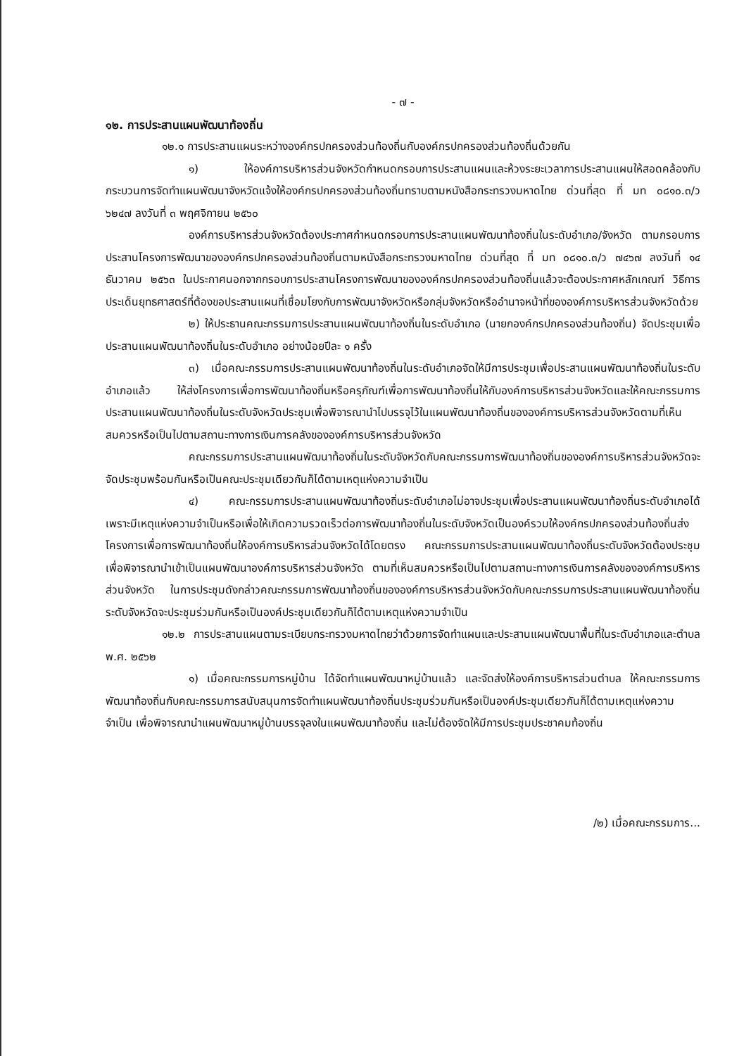- ๗ -
๑๒. การประสานแผนพัฒนาท้องถิ่น
๑๒.๑ การประสานแผนระหว่างองค์กรปกครองส่วนท้องถิ่นกับองค์กรปกครองส่วนท้องถิ่นด้วยกัน
๑) ให้องค์การบริหารส่วนจังหวัดกำหนดกรอบการประสานแผนและห้วงระยะเวลาการประสานแผนให้สอดคล้องกับกระบวนการจัดทำแผนพัฒนาจังหวัดแจ้งให้องค์กรปกครองส่วนท้องถิ่นทราบตามหนังสือกระทรวงมหาดไทย ด่วนที่สุด ที่ มท ๐๘๑๐.๓/ว ๖๒๔๗ ลงวันที่ ๓ พฤศจิกายน ๒๕๖๐
องค์การบริหารส่วนจังหวัดต้องประกาศกำหนดกรอบการประสานแผนพัฒนาท้องถิ่นในระดับอำเภอ/จังหวัด ตามกรอบการประสานโครงการพัฒนาขององค์กรปกครองส่วนท้องถิ่นตามหนังสือกระทรวงมหาดไทย ด่วนที่สุด ที่ มท ๐๘๑๐.๓/ว ๗๔๖๗ ลงวันที่ ๑๔ ธันวาคม ๒๕๖๓ ในประกาศนอกจากกรอบการประสานโครงการพัฒนาขององค์กรปกครองส่วนท้องถิ่นแล้วจะต้องประกาศหลักเกณฑ์ วิธีการ ประเด็นยุทธศาสตร์ที่ต้องขอประสานแผนที่เชื่อมโยงกับการพัฒนาจังหวัดหรือกลุ่มจังหวัดหรืออำนาจหน้าที่ขององค์การบริหารส่วนจังหวัดด้วย
๒) ให้ประธานคณะกรรมการประสานแผนพัฒนาท้องถิ่นในระดับอำเภอ (นายกองค์กรปกครองส่วนท้องถิ่น) จัดประชุมเพื่อประสานแผนพัฒนาท้องถิ่นในระดับอำเภอ อย่างน้อยปีละ ๑ ครั้ง
๓) เมื่อคณะกรรมการประสานแผนพัฒนาท้องถิ่นในระดับอำเภอจัดให้มีการประชุมเพื่อประสานแผนพัฒนาท้องถิ่นในระดับอำเภอแล้ว ให้ส่งโครงการเพื่อการพัฒนาท้องถิ่นหรือครุภัณฑ์เพื่อการพัฒนาท้องถิ่นให้กับองค์การบริหารส่วนจังหวัดและให้คณะกรรมการประสานแผนพัฒนาท้องถิ่นในระดับจังหวัดประชุมเพื่อพิจารณานำไปบรรจุไว้ในแผนพัฒนาท้องถิ่นขององค์การบริหารส่วนจังหวัดตามที่เห็นสมควรหรือเป็นไปตามสถานะทางการเงินการคลังขององค์การบริหารส่วนจังหวัด
คณะกรรมการประสานแผนพัฒนาท้องถิ่นในระดับจังหวัดกับคณะกรรมการพัฒนาท้องถิ่นขององค์การบริหารส่วนจังหวัดจะจัดประชุมพร้อมกันหรือเป็นคณะประชุมเดียวกันก็ได้ตามเหตุแห่งความจำเป็น
๔) คณะกรรมการประสานแผนพัฒนาท้องถิ่นระดับอำเภอไม่อาจประชุมเพื่อประสานแผนพัฒนาท้องถิ่นระดับอำเภอได้ เพราะมีเหตุแห่งความจำเป็นหรือเพื่อให้เกิดความรวดเร็วต่อการพัฒนาท้องถิ่นในระดับจังหวัดเป็นองค์รวมให้องค์กรปกครองส่วนท้องถิ่นส่งโครงการเพื่อการพัฒนาท้องถิ่นให้องค์การบริหารส่วนจังหวัดได้โดยตรง คณะกรรมการประสานแผนพัฒนาท้องถิ่นระดับจังหวัดต้องประชุมเพื่อพิจารณานำเข้าเป็นแผนพัฒนาองค์การบริหารส่วนจังหวัด ตามที่เห็นสมควรหรือเป็นไปตามสถานะทางการเงินการคลังขององค์การบริหารส่วนจังหวัด ในการประชุมดังกล่าวคณะกรรมการพัฒนาท้องถิ่นขององค์การบริหารส่วนจังหวัดกับคณะกรรมการประสานแผนพัฒนาท้องถิ่นระดับจังหวัดจะประชุมร่วมกันหรือเป็นองค์ประชุมเดียวกันก็ได้ตามเหตุแห่งความจำเป็น
๑๒.๒ การประสานแผนตามระเบียบกระทรวงมหาดไทยว่าด้วยการจัดทำแผนและประสานแผนพัฒนาพื้นที่ในระดับอำเภอและตำบล พ.ศ. ๒๕๖๒
๑) เมื่อคณะกรรมการหมู่บ้าน ได้จัดทำแผนพัฒนาหมู่บ้านแล้ว และจัดส่งให้องค์การบริหารส่วนตำบล ให้คณะกรรมการพัฒนาท้องถิ่นกับคณะกรรมการสนับสนุนการจัดทำแผนพัฒนาท้องถิ่นประชุมร่วมกันหรือเป็นองค์ประชุมเดียวกันก็ได้ตามเหตุแห่งความจำเป็น เพื่อพิจารณานำแผนพัฒนาหมู่บ้านบรรจุลงในแผนพัฒนาท้องถิ่น และไม่ต้องจัดให้มีการประชุมประชาคมท้องถิ่น
/๒) เมื่อคณะกรรมการ...